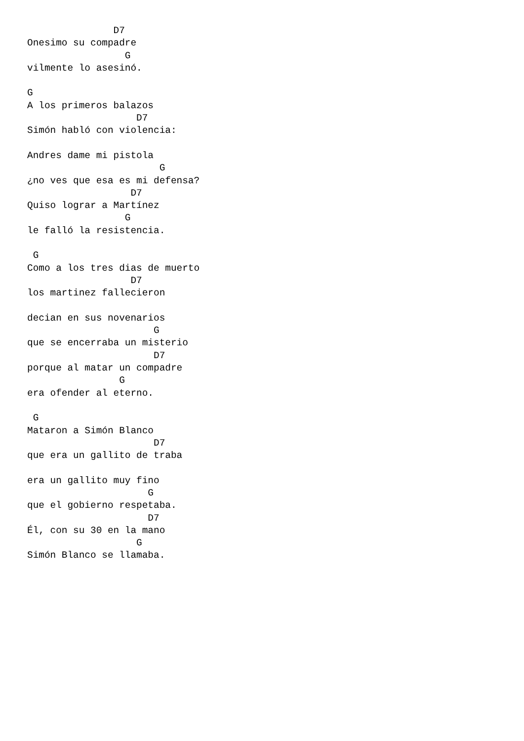D7
Onesimo su compadre
                 G
vilmente lo asesinó.

G
A los primeros balazos
                   D7
Simón habló con violencia:

Andres dame mi pistola
                       G
¿no ves que esa es mi defensa?
                  D7
Quiso lograr a Martínez
                 G
le falló la resistencia.

 G
Como a los tres dias de muerto
                  D7
los martinez fallecieron

decian en sus novenarios
                      G
que se encerraba un misterio
                      D7
porque al matar un compadre
                G
era ofender al eterno.

 G
Mataron a Simón Blanco
                      D7
que era un gallito de traba

era un gallito muy fino
                     G
que el gobierno respetaba.
                     D7
Él, con su 30 en la mano
                   G
Simón Blanco se llamaba.